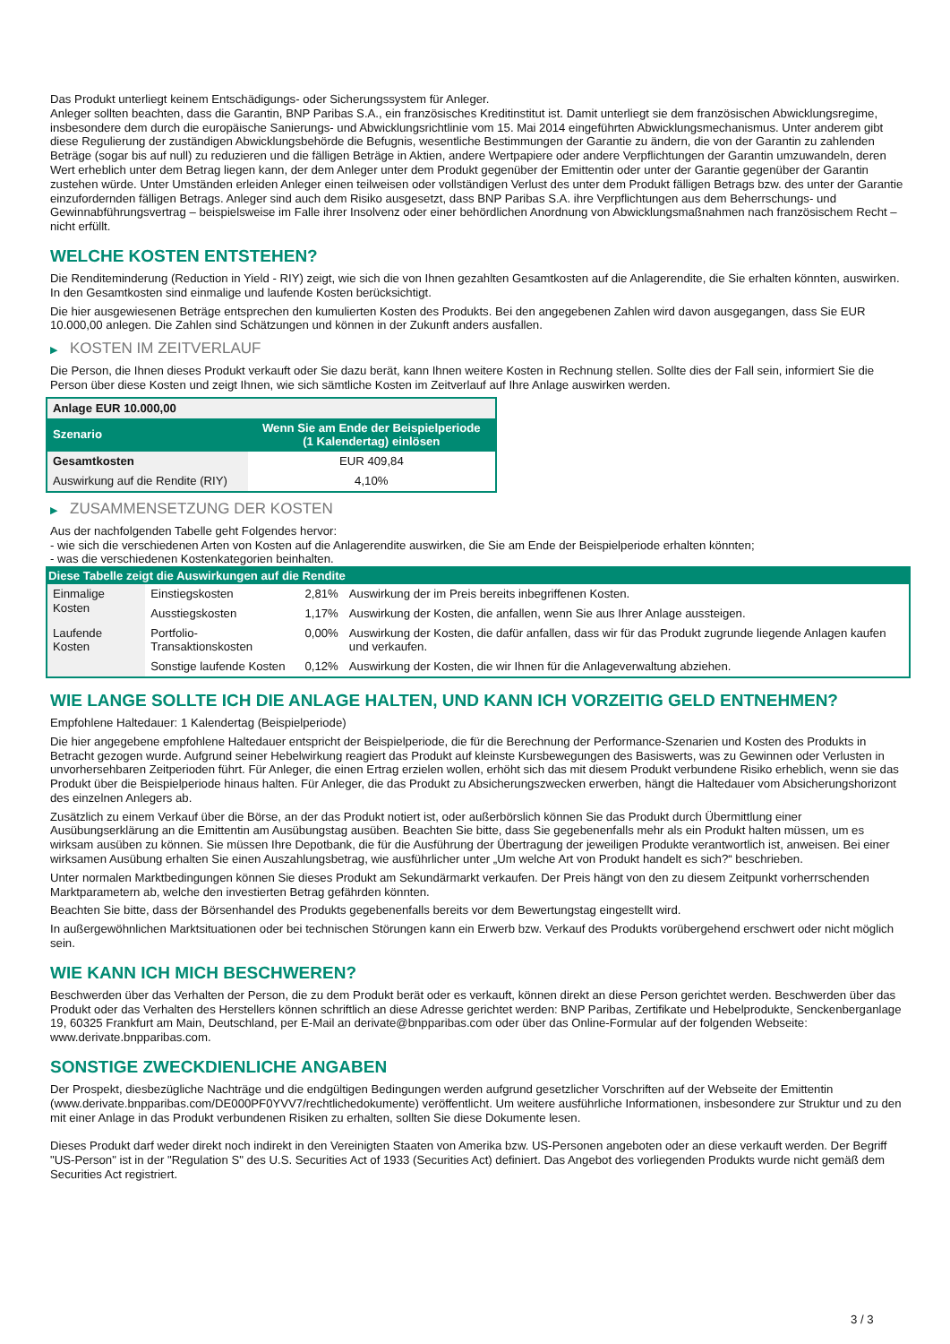Das Produkt unterliegt keinem Entschädigungs- oder Sicherungssystem für Anleger.
Anleger sollten beachten, dass die Garantin, BNP Paribas S.A., ein französisches Kreditinstitut ist. Damit unterliegt sie dem französischen Abwicklungsregime, insbesondere dem durch die europäische Sanierungs- und Abwicklungsrichtlinie vom 15. Mai 2014 eingeführten Abwicklungsmechanismus. Unter anderem gibt diese Regulierung der zuständigen Abwicklungsbehörde die Befugnis, wesentliche Bestimmungen der Garantie zu ändern, die von der Garantin zu zahlenden Beträge (sogar bis auf null) zu reduzieren und die fälligen Beträge in Aktien, andere Wertpapiere oder andere Verpflichtungen der Garantin umzuwandeln, deren Wert erheblich unter dem Betrag liegen kann, der dem Anleger unter dem Produkt gegenüber der Emittentin oder unter der Garantie gegenüber der Garantin zustehen würde. Unter Umständen erleiden Anleger einen teilweisen oder vollständigen Verlust des unter dem Produkt fälligen Betrags bzw. des unter der Garantie einzufordernden fälligen Betrags. Anleger sind auch dem Risiko ausgesetzt, dass BNP Paribas S.A. ihre Verpflichtungen aus dem Beherrschungs- und Gewinnabführungsvertrag – beispielsweise im Falle ihrer Insolvenz oder einer behördlichen Anordnung von Abwicklungsmaßnahmen nach französischem Recht – nicht erfüllt.
WELCHE KOSTEN ENTSTEHEN?
Die Renditeminderung (Reduction in Yield - RIY) zeigt, wie sich die von Ihnen gezahlten Gesamtkosten auf die Anlagerendite, die Sie erhalten könnten, auswirken. In den Gesamtkosten sind einmalige und laufende Kosten berücksichtigt.
Die hier ausgewiesenen Beträge entsprechen den kumulierten Kosten des Produkts. Bei den angegebenen Zahlen wird davon ausgegangen, dass Sie EUR 10.000,00 anlegen. Die Zahlen sind Schätzungen und können in der Zukunft anders ausfallen.
▶ KOSTEN IM ZEITVERLAUF
Die Person, die Ihnen dieses Produkt verkauft oder Sie dazu berät, kann Ihnen weitere Kosten in Rechnung stellen. Sollte dies der Fall sein, informiert Sie die Person über diese Kosten und zeigt Ihnen, wie sich sämtliche Kosten im Zeitverlauf auf Ihre Anlage auswirken werden.
| Anlage EUR 10.000,00 | |
| --- | --- |
| Szenario | Wenn Sie am Ende der Beispielperiode (1 Kalendertag) einlösen |
| Gesamtkosten | EUR 409,84 |
| Auswirkung auf die Rendite (RIY) | 4,10% |
▶ ZUSAMMENSETZUNG DER KOSTEN
Aus der nachfolgenden Tabelle geht Folgendes hervor:
- wie sich die verschiedenen Arten von Kosten auf die Anlagerendite auswirken, die Sie am Ende der Beispielperiode erhalten könnten;
- was die verschiedenen Kostenkategorien beinhalten.
| Diese Tabelle zeigt die Auswirkungen auf die Rendite | | | |
| --- | --- | --- | --- |
| Einmalige Kosten | Einstiegskosten | 2,81% | Auswirkung der im Preis bereits inbegriffenen Kosten. |
| | Ausstiegskosten | 1,17% | Auswirkung der Kosten, die anfallen, wenn Sie aus Ihrer Anlage aussteigen. |
| Laufende Kosten | Portfolio-Transaktionskosten | 0,00% | Auswirkung der Kosten, die dafür anfallen, dass wir für das Produkt zugrunde liegende Anlagen kaufen und verkaufen. |
| | Sonstige laufende Kosten | 0,12% | Auswirkung der Kosten, die wir Ihnen für die Anlageverwaltung abziehen. |
WIE LANGE SOLLTE ICH DIE ANLAGE HALTEN, UND KANN ICH VORZEITIG GELD ENTNEHMEN?
Empfohlene Haltedauer: 1 Kalendertag (Beispielperiode)
Die hier angegebene empfohlene Haltedauer entspricht der Beispielperiode, die für die Berechnung der Performance-Szenarien und Kosten des Produkts in Betracht gezogen wurde. Aufgrund seiner Hebelwirkung reagiert das Produkt auf kleinste Kursbewegungen des Basiswerts, was zu Gewinnen oder Verlusten in unvorhersehbaren Zeitperioden führt. Für Anleger, die einen Ertrag erzielen wollen, erhöht sich das mit diesem Produkt verbundene Risiko erheblich, wenn sie das Produkt über die Beispielperiode hinaus halten. Für Anleger, die das Produkt zu Absicherungszwecken erwerben, hängt die Haltedauer vom Absicherungshorizont des einzelnen Anlegers ab.
Zusätzlich zu einem Verkauf über die Börse, an der das Produkt notiert ist, oder außerbörslich können Sie das Produkt durch Übermittlung einer Ausübungserklärung an die Emittentin am Ausübungstag ausüben. Beachten Sie bitte, dass Sie gegebenenfalls mehr als ein Produkt halten müssen, um es wirksam ausüben zu können. Sie müssen Ihre Depotbank, die für die Ausführung der Übertragung der jeweiligen Produkte verantwortlich ist, anweisen. Bei einer wirksamen Ausübung erhalten Sie einen Auszahlungsbetrag, wie ausführlicher unter „Um welche Art von Produkt handelt es sich?“ beschrieben.
Unter normalen Marktbedingungen können Sie dieses Produkt am Sekundärmarkt verkaufen. Der Preis hängt von den zu diesem Zeitpunkt vorherrschenden Marktparametern ab, welche den investierten Betrag gefährden könnten.
Beachten Sie bitte, dass der Börsenhandel des Produkts gegebenenfalls bereits vor dem Bewertungstag eingestellt wird.
In außergewöhnlichen Marktsituationen oder bei technischen Störungen kann ein Erwerb bzw. Verkauf des Produkts vorübergehend erschwert oder nicht möglich sein.
WIE KANN ICH MICH BESCHWEREN?
Beschwerden über das Verhalten der Person, die zu dem Produkt berät oder es verkauft, können direkt an diese Person gerichtet werden. Beschwerden über das Produkt oder das Verhalten des Herstellers können schriftlich an diese Adresse gerichtet werden: BNP Paribas, Zertifikate und Hebelprodukte, Senckenberganlage 19, 60325 Frankfurt am Main, Deutschland, per E-Mail an derivate@bnpparibas.com oder über das Online-Formular auf der folgenden Webseite: www.derivate.bnpparibas.com.
SONSTIGE ZWECKDIENLICHE ANGABEN
Der Prospekt, diesbezügliche Nachträge und die endgültigen Bedingungen werden aufgrund gesetzlicher Vorschriften auf der Webseite der Emittentin (www.derivate.bnpparibas.com/DE000PF0YVV7/rechtlichedokumente) veröffentlicht. Um weitere ausführliche Informationen, insbesondere zur Struktur und zu den mit einer Anlage in das Produkt verbundenen Risiken zu erhalten, sollten Sie diese Dokumente lesen.
Dieses Produkt darf weder direkt noch indirekt in den Vereinigten Staaten von Amerika bzw. US-Personen angeboten oder an diese verkauft werden. Der Begriff "US-Person" ist in der "Regulation S" des U.S. Securities Act of 1933 (Securities Act) definiert. Das Angebot des vorliegenden Produkts wurde nicht gemäß dem Securities Act registriert.
3 / 3